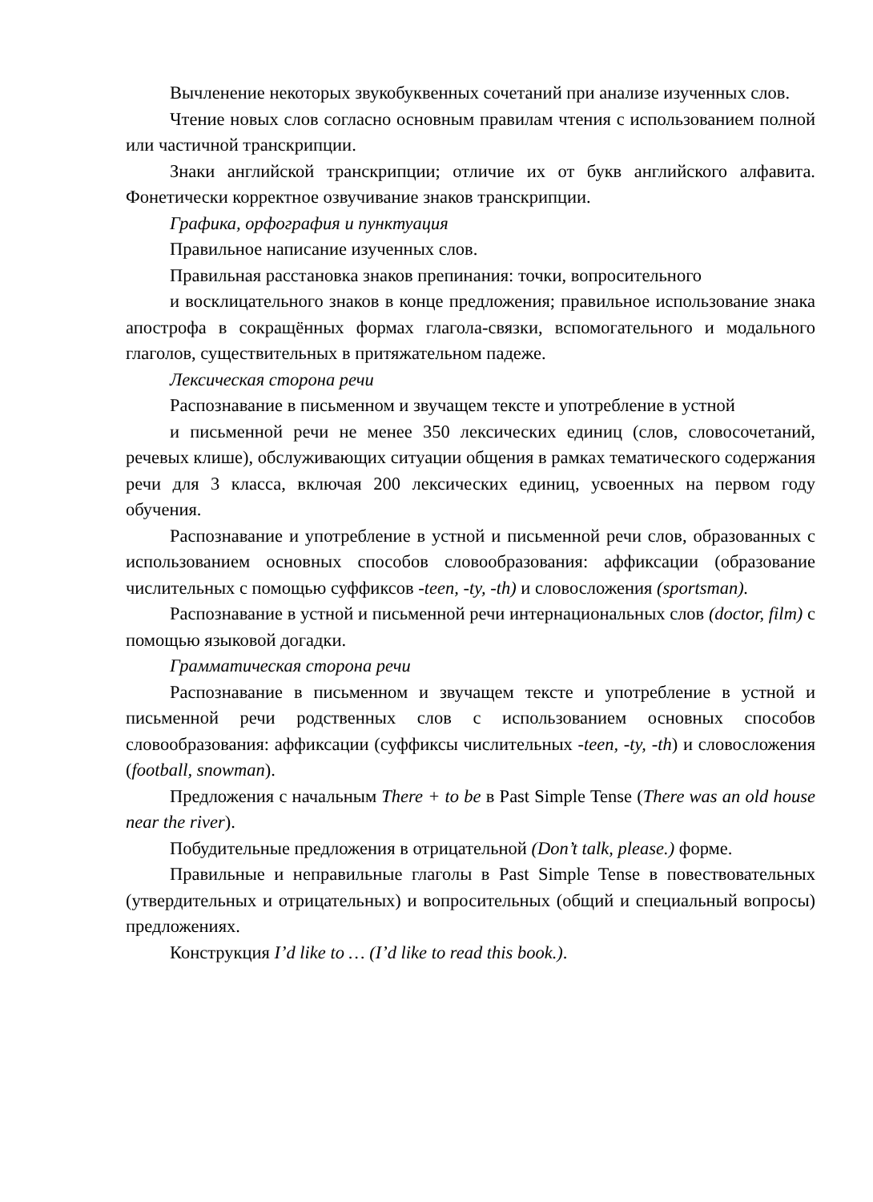Вычленение некоторых звукобуквенных сочетаний при анализе изученных слов.
Чтение новых слов согласно основным правилам чтения с использованием полной или частичной транскрипции.
Знаки английской транскрипции; отличие их от букв английского алфавита. Фонетически корректное озвучивание знаков транскрипции.
Графика, орфография и пунктуация
Правильное написание изученных слов.
Правильная расстановка знаков препинания: точки, вопросительного
и восклицательного знаков в конце предложения; правильное использование знака апострофа в сокращённых формах глагола-связки, вспомогательного и модального глаголов, существительных в притяжательном падеже.
Лексическая сторона речи
Распознавание в письменном и звучащем тексте и употребление в устной
и письменной речи не менее 350 лексических единиц (слов, словосочетаний, речевых клише), обслуживающих ситуации общения в рамках тематического содержания речи для 3 класса, включая 200 лексических единиц, усвоенных на первом году обучения.
Распознавание и употребление в устной и письменной речи слов, образованных с использованием основных способов словообразования: аффиксации (образование числительных с помощью суффиксов -teen, -ty, -th) и словосложения (sportsman).
Распознавание в устной и письменной речи интернациональных слов (doctor, film) с помощью языковой догадки.
Грамматическая сторона речи
Распознавание в письменном и звучащем тексте и употребление в устной и письменной речи родственных слов с использованием основных способов словообразования: аффиксации (суффиксы числительных -teen, -ty, -th) и словосложения (football, snowman).
Предложения с начальным There + to be в Past Simple Tense (There was an old house near the river).
Побудительные предложения в отрицательной (Don’t talk, please.) форме.
Правильные и неправильные глаголы в Past Simple Tense в повествовательных (утвердительных и отрицательных) и вопросительных (общий и специальный вопросы) предложениях.
Конструкция I’d like to … (I’d like to read this book.).